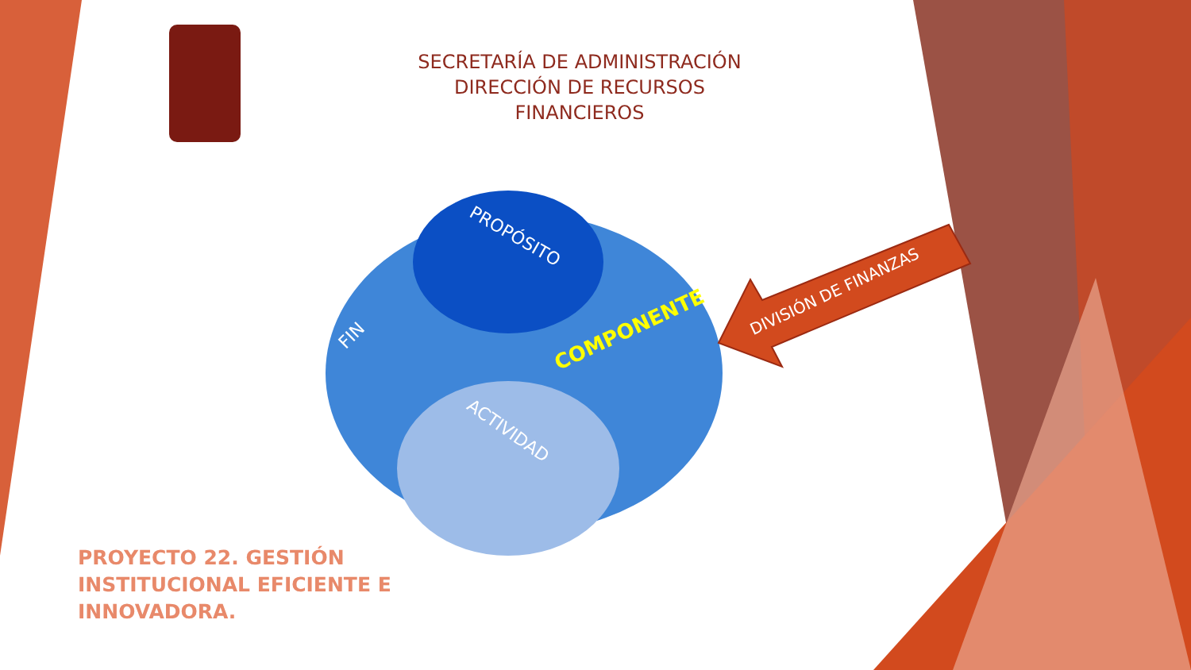SECRETARÍA DE ADMINISTRACIÓN
DIRECCIÓN DE RECURSOS FINANCIEROS
PROPÓSITO
FIN COMPONENTE
ACTIVIDAD
DIVISIÓN DE FINANZAS
PROYECTO 22. GESTIÓN INSTITUCIONAL EFICIENTE E INNOVADORA.